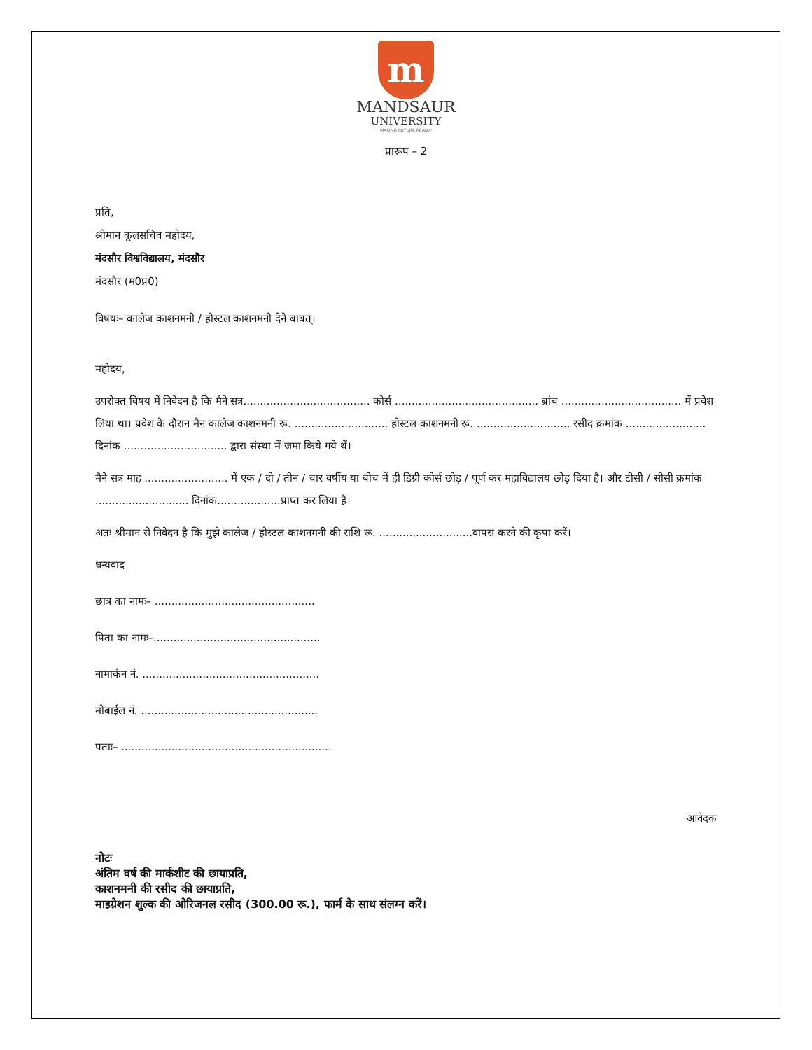m
MANDSAUR
UNIVERSITY
MAKING FUTURE READY!
प्रारूप – 2
प्रति,
श्रीमान कूलसचिव महोदय,
मंदसौर विश्वविद्यालय, मंदसौर
मंदसौर (म0प्र0)
विषयः– कालेज काशनमनी / होस्टल काशनमनी देने बाबत्।
महोदय,
उपरोक्त विषय में निवेदन है कि मैने सत्र...................................... कोर्स ........................................... ब्रांच .................................... में प्रवेश लिया था। प्रवेश के दौरान मैन कालेज काशनमनी रू. ............................ होस्टल काशनमनी रू. ............................ रसीद क्रमांक ........................ दिनांक ............................... द्वारा संस्था में जमा किये गये थें।
मैने सत्र माह ......................... में एक / दो / तीन / चार वर्षीय या बीच में ही डिग्री कोर्स छोड़ / पूर्ण कर महाविद्यालय छोड़ दिया है। और टीसी / सीसी क्रमांक ............................ दिनांक...................प्राप्त कर लिया है।
अतः श्रीमान से निवेदन है कि मुझे कालेज / होस्टल काशनमनी की राशि रू. ............................वापस करने की कृपा करें।
धन्यवाद
छात्र का नामः– ................................................
पिता का नामः–..................................................
नामाकंन नं. .....................................................
मोबाईल नं. .....................................................
पताः– ...............................................................
आवेदक
नोटः
अंतिम वर्ष की मार्कशीट की छायाप्रति,
काशनमनी की रसीद की छायाप्रति,
माइग्रेशन शुल्क की ओरिजनल रसीद (300.00 रू.), फार्म के साथ संलग्न करें।